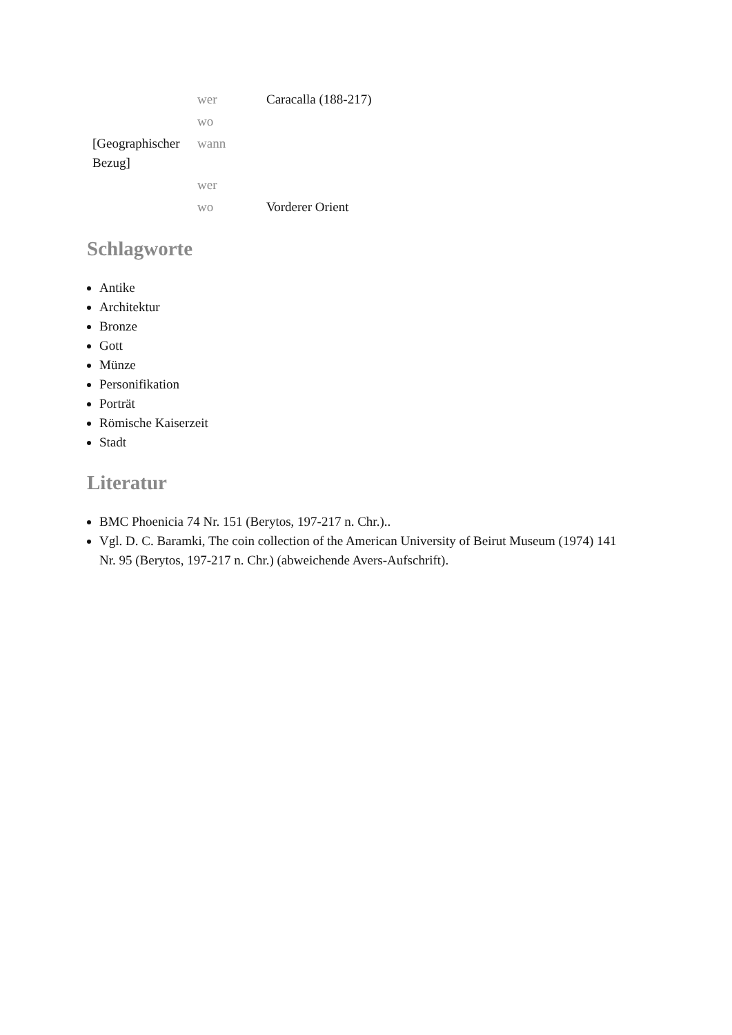| | wer | Caracalla (188-217) |
| | wo | |
| [Geographischer Bezug] | wann | |
| | wer | |
| | wo | Vorderer Orient |
Schlagworte
Antike
Architektur
Bronze
Gott
Münze
Personifikation
Porträt
Römische Kaiserzeit
Stadt
Literatur
BMC Phoenicia 74 Nr. 151 (Berytos, 197-217 n. Chr.)..
Vgl. D. C. Baramki, The coin collection of the American University of Beirut Museum (1974) 141 Nr. 95 (Berytos, 197-217 n. Chr.) (abweichende Avers-Aufschrift).